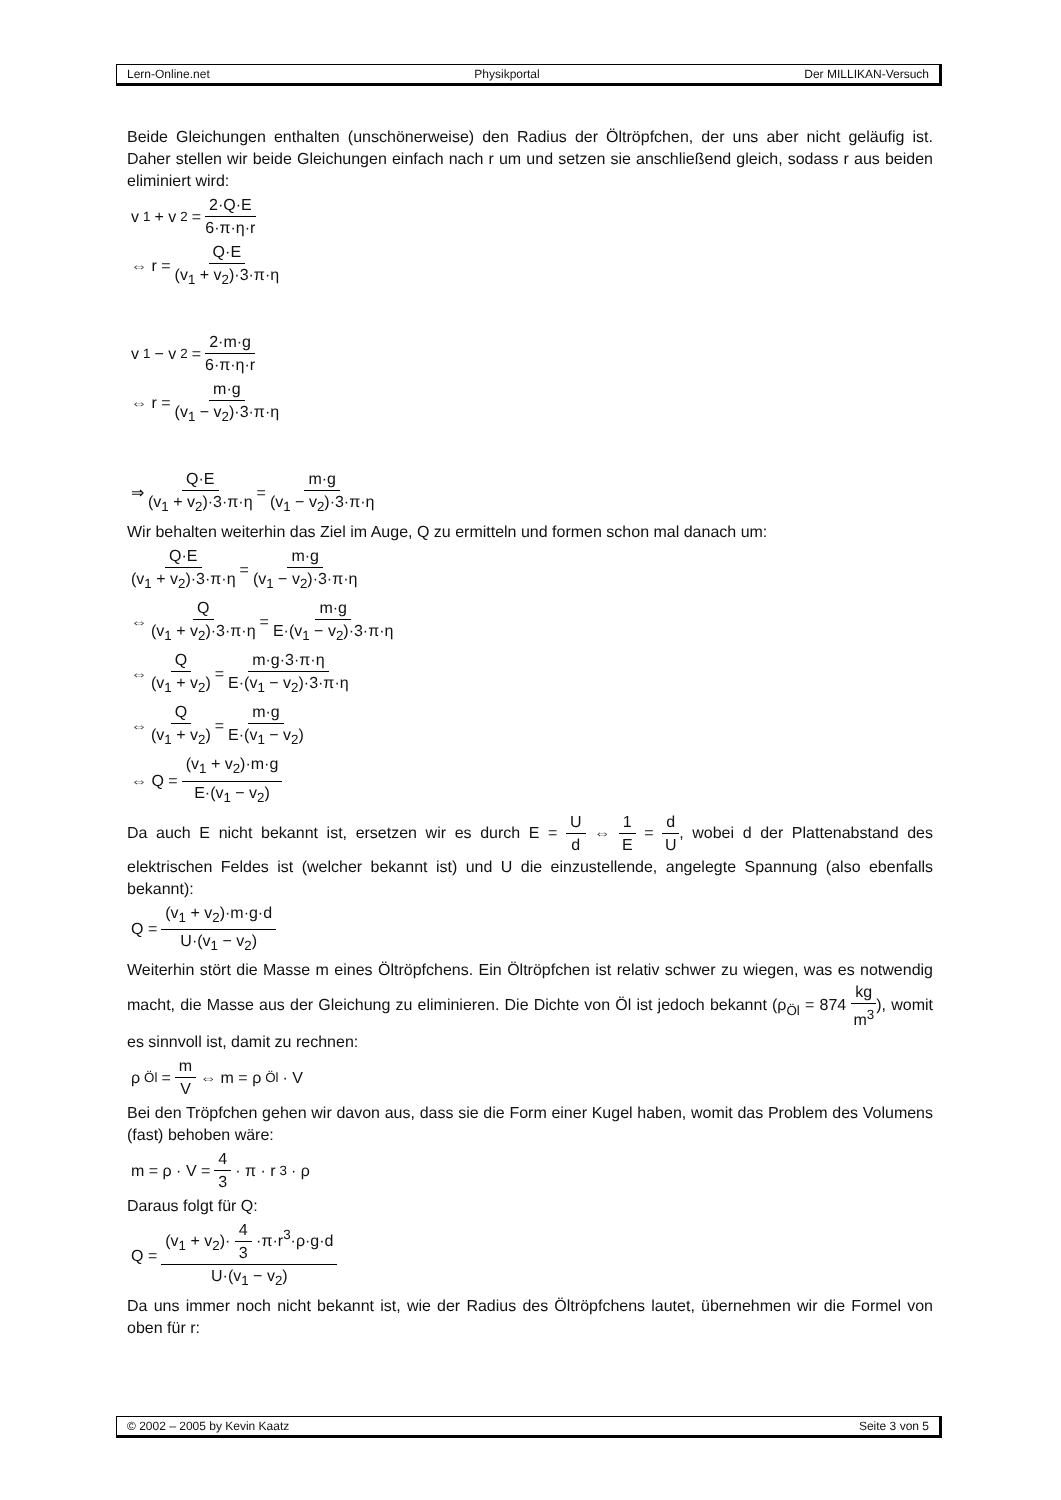Lern-Online.net Physikportal Der MILLIKAN-Versuch
Beide Gleichungen enthalten (unschönerweise) den Radius der Öltröpfchen, der uns aber nicht geläufig ist. Daher stellen wir beide Gleichungen einfach nach r um und setzen sie anschließend gleich, sodass r aus beiden eliminiert wird:
v<sub>1</sub> + v<sub>2</sub> = 2·Q·E 6·π·η·r
⇔ r = Q·E (v<sub>1</sub> + v<sub>2</sub>)·3·π·η
v<sub>1</sub> − v<sub>2</sub> = 2·m·g 6·π·η·r
⇔ r = m·g (v<sub>1</sub> − v<sub>2</sub>)·3·π·η
⇒ Q·E (v<sub>1</sub> + v<sub>2</sub>)·3·π·η = m·g (v<sub>1</sub> − v<sub>2</sub>)·3·π·η
Wir behalten weiterhin das Ziel im Auge, Q zu ermitteln und formen schon mal danach um:
Q·E (v<sub>1</sub> + v<sub>2</sub>)·3·π·η = m·g (v<sub>1</sub> − v<sub>2</sub>)·3·π·η
⇔ Q (v<sub>1</sub> + v<sub>2</sub>)·3·π·η = m·g E·(v<sub>1</sub> − v<sub>2</sub>)·3·π·η
⇔ Q (v<sub>1</sub> + v<sub>2</sub>) = m·g·3·π·η E·(v<sub>1</sub> − v<sub>2</sub>)·3·π·η
⇔ Q (v<sub>1</sub> + v<sub>2</sub>) = m·g E·(v<sub>1</sub> − v<sub>2</sub>)
⇔ Q = (v<sub>1</sub> + v<sub>2</sub>)·m·g E·(v<sub>1</sub> − v<sub>2</sub>)
Da auch E nicht bekannt ist, ersetzen wir es durch E = U d ⇔ 1 E = d U, wobei d der Plattenabstand des elektrischen Feldes ist (welcher bekannt ist) und U die einzustellende, angelegte Spannung (also ebenfalls bekannt):
Q = (v<sub>1</sub> + v<sub>2</sub>)·m·g·d U·(v<sub>1</sub> − v<sub>2</sub>)
Weiterhin stört die Masse m eines Öltröpfchens. Ein Öltröpfchen ist relativ schwer zu wiegen, was es notwendig macht, die Masse aus der Gleichung zu eliminieren. Die Dichte von Öl ist jedoch bekannt (ρ<sub>Öl</sub> = 874 kg m<sup>3</sup>), womit es sinnvoll ist, damit zu rechnen:
ρ<sub>Öl</sub> = m V ⇔ m = ρ<sub>Öl</sub> · V
Bei den Tröpfchen gehen wir davon aus, dass sie die Form einer Kugel haben, womit das Problem des Volumens (fast) behoben wäre:
m = ρ · V = 4 3 · π · r<sup>3</sup> · ρ
Daraus folgt für Q:
Q = (v<sub>1</sub> + v<sub>2</sub>)· 4 3 ·π·r<sup>3</sup>·ρ·g·d U·(v<sub>1</sub> − v<sub>2</sub>)
Da uns immer noch nicht bekannt ist, wie der Radius des Öltröpfchens lautet, übernehmen wir die Formel von oben für r:
© 2002 – 2005 by Kevin Kaatz Seite 3 von 5